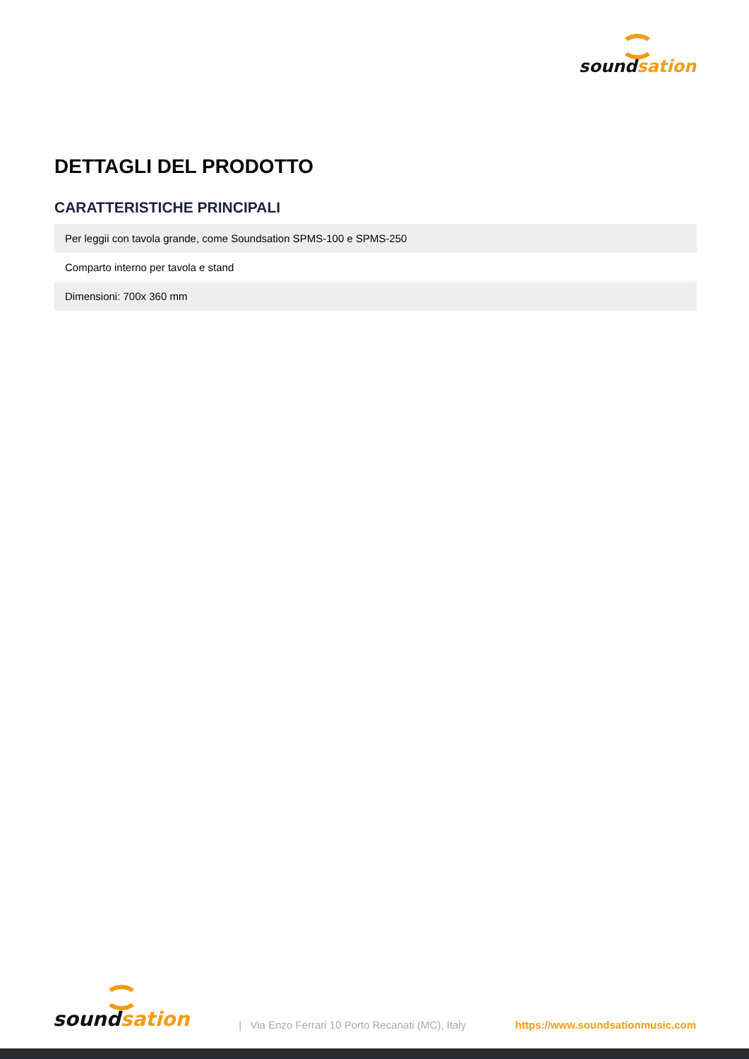sound sation
DETTAGLI DEL PRODOTTO
CARATTERISTICHE PRINCIPALI
| Per leggii con tavola grande, come Soundsation SPMS-100 e SPMS-250 |
| Comparto interno per tavola e stand |
| Dimensioni: 700x 360 mm |
sound sation
| Via Enzo Ferrari 10 Porto Recanati (MC), Italy
https://www.soundsationmusic.com